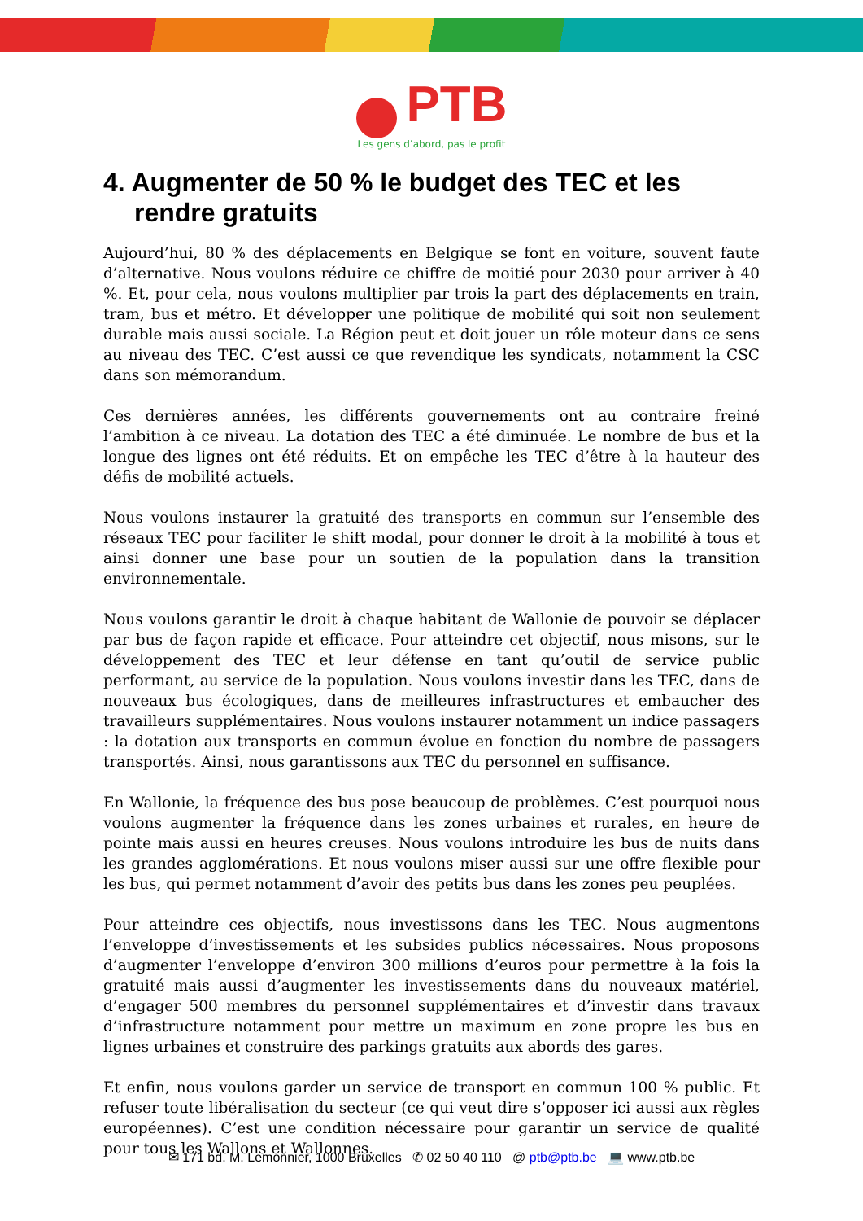PTB
Les gens d’abord, pas le profit
4. Augmenter de 50 % le budget des TEC et les rendre gratuits
Aujourd’hui, 80 % des déplacements en Belgique se font en voiture, souvent faute d’alternative. Nous voulons réduire ce chiffre de moitié pour 2030 pour arriver à 40 %. Et, pour cela, nous voulons multiplier par trois la part des déplacements en train, tram, bus et métro. Et développer une politique de mobilité qui soit non seulement durable mais aussi sociale. La Région peut et doit jouer un rôle moteur dans ce sens au niveau des TEC. C’est aussi ce que revendique les syndicats, notamment la CSC dans son mémorandum.
Ces dernières années, les différents gouvernements ont au contraire freiné l’ambition à ce niveau. La dotation des TEC a été diminuée. Le nombre de bus et la longue des lignes ont été réduits. Et on empêche les TEC d’être à la hauteur des défis de mobilité actuels.
Nous voulons instaurer la gratuité des transports en commun sur l’ensemble des réseaux TEC pour faciliter le shift modal, pour donner le droit à la mobilité à tous et ainsi donner une base pour un soutien de la population dans la transition environnementale.
Nous voulons garantir le droit à chaque habitant de Wallonie de pouvoir se déplacer par bus de façon rapide et efficace. Pour atteindre cet objectif, nous misons, sur le développement des TEC et leur défense en tant qu’outil de service public performant, au service de la population. Nous voulons investir dans les TEC, dans de nouveaux bus écologiques, dans de meilleures infrastructures et embaucher des travailleurs supplémentaires. Nous voulons instaurer notamment un indice passagers : la dotation aux transports en commun évolue en fonction du nombre de passagers transportés. Ainsi, nous garantissons aux TEC du personnel en suffisance.
En Wallonie, la fréquence des bus pose beaucoup de problèmes. C’est pourquoi nous voulons augmenter la fréquence dans les zones urbaines et rurales, en heure de pointe mais aussi en heures creuses. Nous voulons introduire les bus de nuits dans les grandes agglomérations. Et nous voulons miser aussi sur une offre flexible pour les bus, qui permet notamment d’avoir des petits bus dans les zones peu peuplées.
Pour atteindre ces objectifs, nous investissons dans les TEC. Nous augmentons l’enveloppe d’investissements et les subsides publics nécessaires. Nous proposons d’augmenter l’enveloppe d’environ 300 millions d’euros pour permettre à la fois la gratuité mais aussi d’augmenter les investissements dans du nouveaux matériel, d’engager 500 membres du personnel supplémentaires et d’investir dans travaux d’infrastructure notamment pour mettre un maximum en zone propre les bus en lignes urbaines et construire des parkings gratuits aux abords des gares.
Et enfin, nous voulons garder un service de transport en commun 100 % public. Et refuser toute libéralisation du secteur (ce qui veut dire s’opposer ici aussi aux règles européennes). C’est une condition nécessaire pour garantir un service de qualité pour tous les Wallons et Wallonnes.
✉ 171 bd. M. Lemonnier, 1000 Bruxelles ✆ 02 50 40 110 @ ptb@ptb.be 💻 www.ptb.be